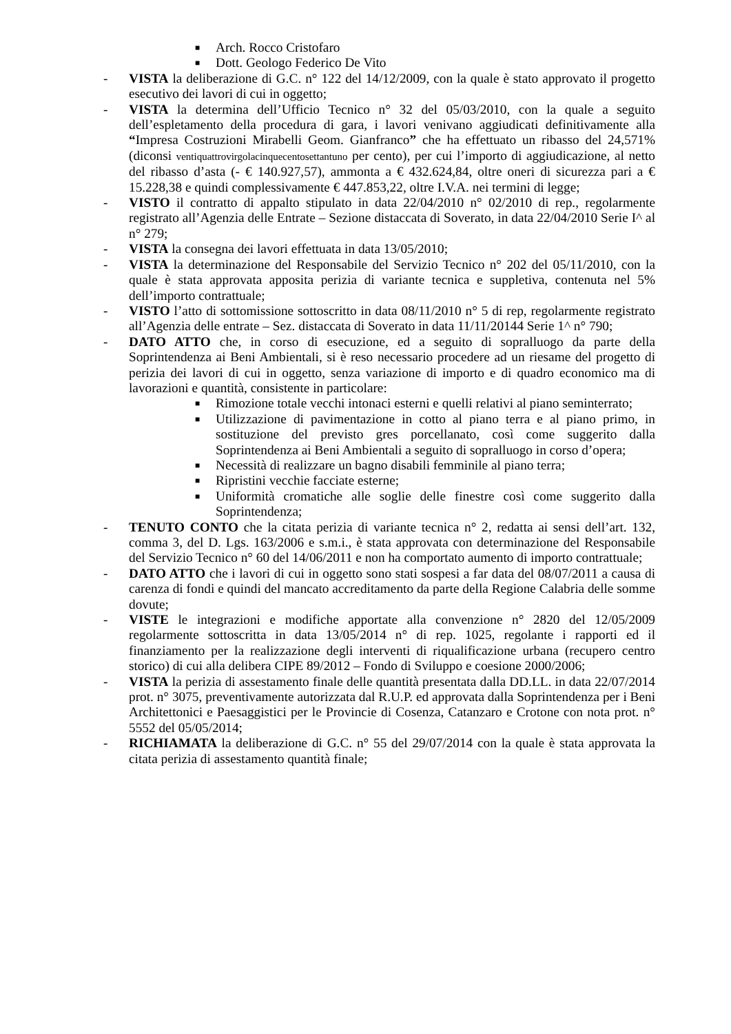■
Arch. Rocco Cristofaro
■
Dott. Geologo Federico De Vito
- VISTA la deliberazione di G.C. n° 122 del 14/12/2009, con la quale è stato approvato il progetto esecutivo dei lavori di cui in oggetto;
- VISTA la determina dell’Ufficio Tecnico n° 32 del 05/03/2010, con la quale a seguito dell’espletamento della procedura di gara, i lavori venivano aggiudicati definitivamente alla “Impresa Costruzioni Mirabelli Geom. Gianfranco” che ha effettuato un ribasso del 24,571% (diconsi ventiquattrovirgolacinquecentosettantuno per cento), per cui l’importo di aggiudicazione, al netto del ribasso d’asta (- € 140.927,57), ammonta a € 432.624,84, oltre oneri di sicurezza pari a € 15.228,38 e quindi complessivamente € 447.853,22, oltre I.V.A. nei termini di legge;
- VISTO il contratto di appalto stipulato in data 22/04/2010 n° 02/2010 di rep., regolarmente registrato all’Agenzia delle Entrate – Sezione distaccata di Soverato, in data 22/04/2010 Serie I^ al n° 279;
- VISTA la consegna dei lavori effettuata in data 13/05/2010;
- VISTA la determinazione del Responsabile del Servizio Tecnico n° 202 del 05/11/2010, con la quale è stata approvata apposita perizia di variante tecnica e suppletiva, contenuta nel 5% dell’importo contrattuale;
- VISTO l’atto di sottomissione sottoscritto in data 08/11/2010 n° 5 di rep, regolarmente registrato all’Agenzia delle entrate – Sez. distaccata di Soverato in data 11/11/20144 Serie 1^ n° 790;
- DATO ATTO che, in corso di esecuzione, ed a seguito di sopralluogo da parte della Soprintendenza ai Beni Ambientali, si è reso necessario procedere ad un riesame del progetto di perizia dei lavori di cui in oggetto, senza variazione di importo e di quadro economico ma di lavorazioni e quantità, consistente in particolare:
■
Rimozione totale vecchi intonaci esterni e quelli relativi al piano seminterrato;
■
Utilizzazione di pavimentazione in cotto al piano terra e al piano primo, in sostituzione del previsto gres porcellanato, così come suggerito dalla Soprintendenza ai Beni Ambientali a seguito di sopralluogo in corso d’opera;
■
Necessità di realizzare un bagno disabili femminile al piano terra;
■
Ripristini vecchie facciate esterne;
■
Uniformità cromatiche alle soglie delle finestre così come suggerito dalla Soprintendenza;
- TENUTO CONTO che la citata perizia di variante tecnica n° 2, redatta ai sensi dell’art. 132, comma 3, del D. Lgs. 163/2006 e s.m.i., è stata approvata con determinazione del Responsabile del Servizio Tecnico n° 60 del 14/06/2011 e non ha comportato aumento di importo contrattuale;
- DATO ATTO che i lavori di cui in oggetto sono stati sospesi a far data del 08/07/2011 a causa di carenza di fondi e quindi del mancato accreditamento da parte della Regione Calabria delle somme dovute;
- VISTE le integrazioni e modifiche apportate alla convenzione n° 2820 del 12/05/2009 regolarmente sottoscritta in data 13/05/2014 n° di rep. 1025, regolante i rapporti ed il finanziamento per la realizzazione degli interventi di riqualificazione urbana (recupero centro storico) di cui alla delibera CIPE 89/2012 – Fondo di Sviluppo e coesione 2000/2006;
- VISTA la perizia di assestamento finale delle quantità presentata dalla DD.LL. in data 22/07/2014 prot. n° 3075, preventivamente autorizzata dal R.U.P. ed approvata dalla Soprintendenza per i Beni Architettonici e Paesaggistici per le Provincie di Cosenza, Catanzaro e Crotone con nota prot. n° 5552 del 05/05/2014;
- RICHIAMATA la deliberazione di G.C. n° 55 del 29/07/2014 con la quale è stata approvata la citata perizia di assestamento quantità finale;